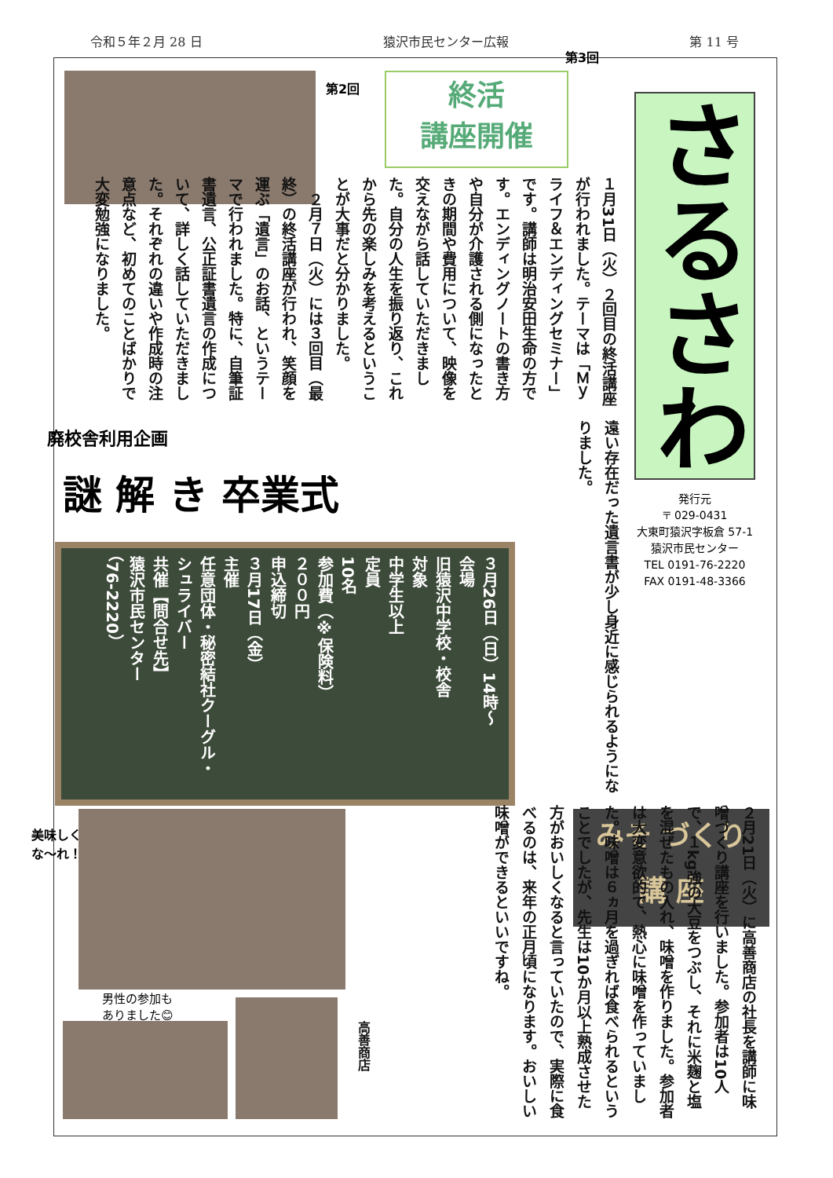令和５年２月 28 日 猿沢市民センター広報 第 11 号
さるさわ
終活
講座開催
第2回
第3回
１月31日（火）２回目の終活講座が行われました。テーマは「Ｍｙライフ＆エンディングセミナー」です。講師は明治安田生命の方です。エンディングノートの書き方や自分が介護される側になったときの期間や費用について、映像を交えながら話していただきました。自分の人生を振り返り、これから先の楽しみを考えるということが大事だと分かりました。
　２月７日（火）には３回目（最終）の終活講座が行われ、笑顔を運ぶ「遺言」のお話、というテーマで行われました。特に、自筆証書遺言、公正証書遺言の作成について、詳しく話していただきました。それぞれの違いや作成時の注意点など、初めてのことばかりで大変勉強になりました。
遠い存在だった遺言書が少し身近に感じられるようになりました。
発行元
〒 029-0431
大東町猿沢字板倉 57-1
猿沢市民センター
TEL 0191-76-2220
FAX 0191-48-3366
廃校舎利用企画
謎 解 き 卒業式
３月26日（日）14時～
会場
旧猿沢中学校・校舎
対象
中学生以上
定員
10名
参加費（※保険料）
２００円
申込締切
３月17日（金）
主催
任意団体・秘密結社クーグル・シュライバー
共催【問合せ先】
猿沢市民センター
（76-2220）
みそ づくり
講 座
２月21日（火）に高善商店の社長を講師に味噌づくり講座を行いました。参加者は10人で、１kg強の大豆をつぶし、それに米麹と塩を混ぜたもの入れ、味噌を作りました。参加者は大変意欲的で、熱心に味噌を作っていました。味噌は６ヵ月を過ぎれば食べられるということでしたが、先生は10か月以上熟成させた方がおいしくなると言っていたので、実際に食べるのは、来年の正月頃になります。おいしい味噌ができるといいですね。
美味しく
な～れ！
男性の参加も
ありました😊
高善商店